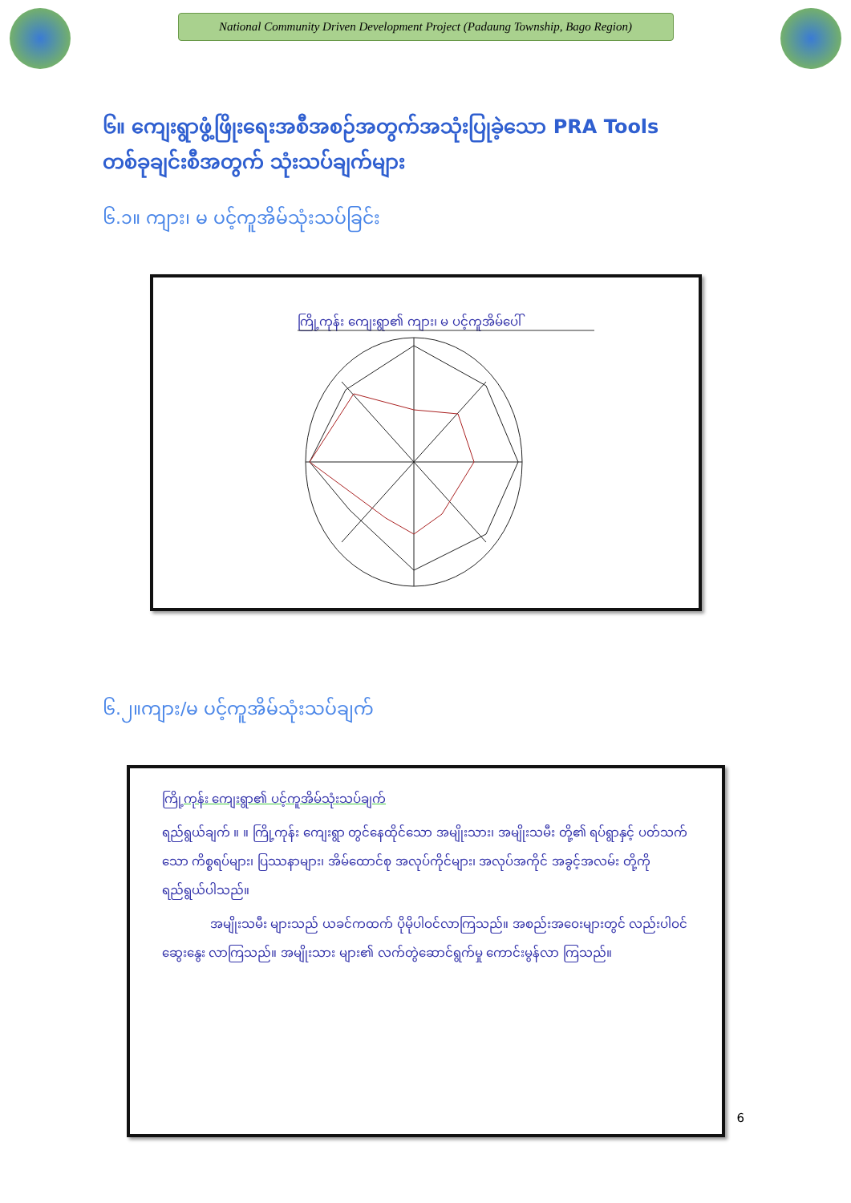National Community Driven Development Project (Padaung Township, Bago Region)
၆။ ကျေးရွာဖွံ့ဖြိုးရေးအစီအစဉ်အတွက်အသုံးပြုခဲ့သော PRA Tools
တစ်ခုချင်းစီအတွက် သုံးသပ်ချက်များ
၆.၁။ ကျား၊ မ ပင့်ကူအိမ်သုံးသပ်ခြင်း
ကြို့ကုန်း ကျေးရွာ၏ ကျား၊ မ ပင့်ကူအိမ်ပေါ်
၆.၂။ကျား/မ ပင့်ကူအိမ်သုံးသပ်ချက်
ကြို့ကုန်း ကျေးရွာ၏ ပင့်ကူအိမ်သုံးသပ်ချက်
ရည်ရွယ်ချက် ။ ။ ကြို့ကုန်း ကျေးရွာ တွင်နေထိုင်သော အမျိုးသား၊ အမျိုးသမီး တို့၏ ရပ်ရွာနှင့် ပတ်သက်သော ကိစ္စရပ်များ၊ ပြဿနာများ၊ အိမ်ထောင်စု အလုပ်ကိုင်များ၊ အလုပ်အကိုင် အခွင့်အလမ်း တို့ကို ရည်ရွယ်ပါသည်။
အမျိုးသမီး များသည် ယခင်ကထက် ပိုမိုပါဝင်လာကြသည်။ အစည်းအဝေးများတွင် လည်းပါဝင်ဆွေးနွေး လာကြသည်။ အမျိုးသား များ၏ လက်တွဲဆောင်ရွက်မှု ကောင်းမွန်လာ ကြသည်။
6